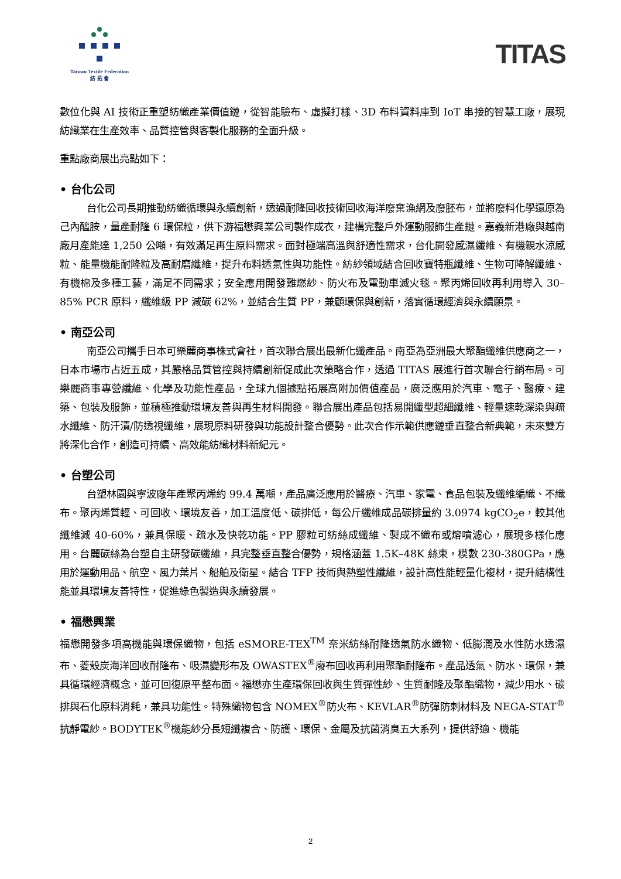Taiwan Textile Federation
紡 拓 會
TITAS
數位化與 AI 技術正重塑紡織產業價值鏈，從智能驗布、虛擬打樣、3D 布料資料庫到 IoT 串接的智慧工廠，展現紡織業在生產效率、品質控管與客製化服務的全面升級。
重點廠商展出亮點如下：
• 台化公司
台化公司長期推動紡織循環與永續創新，透過耐隆回收技術回收海洋廢棄漁網及廢胚布，並將廢料化學還原為己內醯胺，量產耐隆 6 環保粒，供下游福懋興業公司製作成衣，建構完整戶外運動服飾生產鏈。嘉義新港廠與越南廠月產能達 1,250 公噸，有效滿足再生原料需求。面對極端高溫與舒適性需求，台化開發感濕纖維、有機親水涼感粒、能量機能耐隆粒及高耐磨纖維，提升布料透氣性與功能性。紡紗領域結合回收寶特瓶纖維、生物可降解纖維、有機棉及多種工藝，滿足不同需求；安全應用開發難燃紗、防火布及電動車滅火毯。聚丙烯回收再利用導入 30–85% PCR 原料，纖維級 PP 減碳 62%，並結合生質 PP，兼顧環保與創新，落實循環經濟與永續願景。
• 南亞公司
南亞公司攜手日本可樂麗商事株式會社，首次聯合展出最新化纖產品。南亞為亞洲最大聚酯纖維供應商之一，日本市場市占近五成，其嚴格品質管控與持續創新促成此次策略合作，透過 TITAS 展進行首次聯合行銷布局。可樂麗商事專營纖維、化學及功能性產品，全球九個據點拓展高附加價值產品，廣泛應用於汽車、電子、醫療、建築、包裝及服飾，並積極推動環境友善與再生材料開發。聯合展出產品包括易開纖型超細纖維、輕量速乾深染與疏水纖維、防汗漬/防透視纖維，展現原料研發與功能設計整合優勢。此次合作示範供應鏈垂直整合新典範，未來雙方將深化合作，創造可持續、高效能紡織材料新紀元。
• 台塑公司
台塑林園與寧波廠年產聚丙烯約 99.4 萬噸，產品廣泛應用於醫療、汽車、家電、食品包裝及纖維編織、不織布。聚丙烯質輕、可回收、環境友善，加工溫度低、碳排低，每公斤纖維成品碳排量約 3.0974 kgCO<sub>2</sub>e，較其他纖維減 40-60%，兼具保暖、疏水及快乾功能。PP 膠粒可紡絲成纖維、製成不織布或熔噴濾心，展現多樣化應用。台麗碳絲為台塑自主研發碳纖維，具完整垂直整合優勢，規格涵蓋 1.5K–48K 絲束，模數 230-380GPa，應用於運動用品、航空、風力葉片、船舶及衛星。結合 TFP 技術與熱塑性纖維，設計高性能輕量化複材，提升結構性能並具環境友善特性，促進綠色製造與永續發展。
• 福懋興業
福懋開發多項高機能與環保織物，包括 eSMORE-TEX<sup>TM</sup> 奈米紡絲耐隆透氣防水織物、低膨潤及水性防水透濕布、菱殼炭海洋回收耐隆布、吸濕變形布及 OWASTEX<sup>®</sup>廢布回收再利用聚酯耐隆布。產品透氣、防水、環保，兼具循環經濟概念，並可回復原平整布面。福懋亦生產環保回收與生質彈性紗、生質耐隆及聚酯織物，減少用水、碳排與石化原料消耗，兼具功能性。特殊織物包含 NOMEX<sup>®</sup>防火布、KEVLAR<sup>®</sup>防彈防刺材料及 NEGA-STAT<sup>®</sup>抗靜電紗。BODYTEK<sup>®</sup>機能紗分長短纖複合、防護、環保、金屬及抗菌消臭五大系列，提供舒適、機能
2